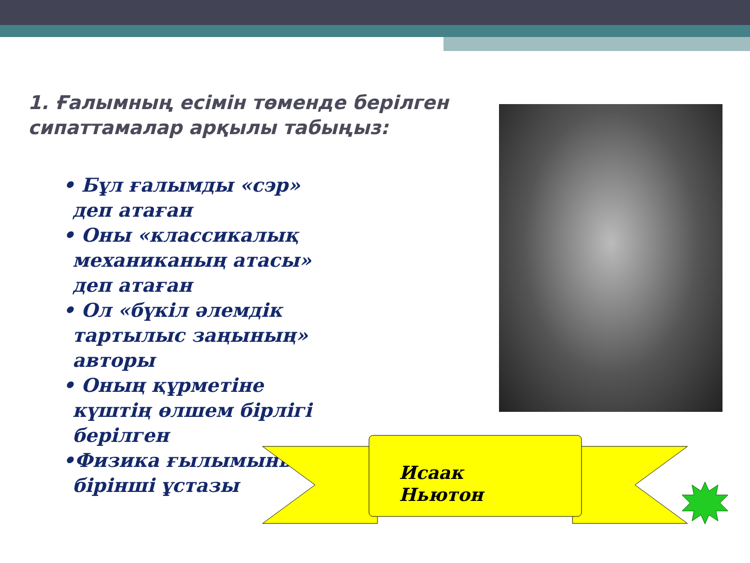1. Ғалымның есімін төменде берілген сипаттамалар арқылы табыңыз:
• Бұл ғалымды «сэр» деп атаған
• Оны «классикалық механиканың атасы» деп атаған
• Ол «бүкіл әлемдік тартылыс заңының» авторы
• Оның құрметіне күштің өлшем бірлігі берілген
•Физика ғылымының бірінші ұстазы
Исаак
Ньютон